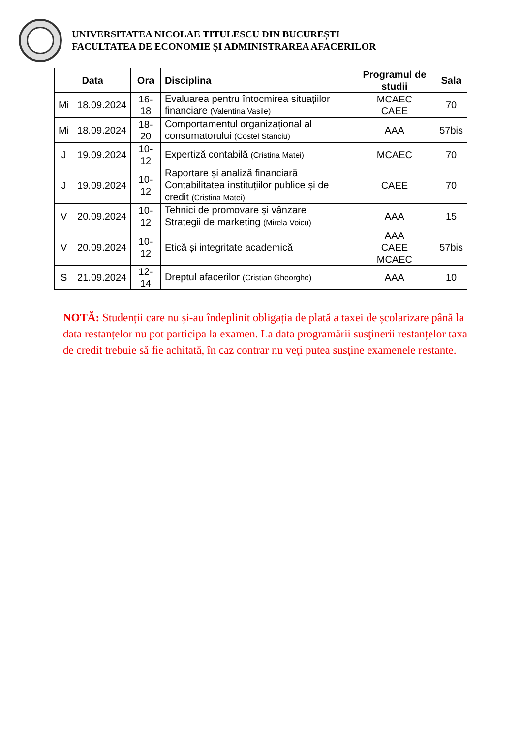UNIVERSITATEA NICOLAE TITULESCU DIN BUCUREȘTI
FACULTATEA DE ECONOMIE ȘI ADMINISTRAREA AFACERILOR
| Data | | Ora | Disciplina | Programul de studii | Sala |
| --- | --- | --- | --- | --- | --- |
| Mi | 18.09.2024 | 16-18 | Evaluarea pentru întocmirea situațiilor financiare (Valentina Vasile) | MCAEC CAEE | 70 |
| Mi | 18.09.2024 | 18-20 | Comportamentul organizațional al consumatorului (Costel Stanciu) | AAA | 57bis |
| J | 19.09.2024 | 10-12 | Expertiză contabilă (Cristina Matei) | MCAEC | 70 |
| J | 19.09.2024 | 10-12 | Raportare și analiză financiară Contabilitatea instituțiilor publice și de credit (Cristina Matei) | CAEE | 70 |
| V | 20.09.2024 | 10-12 | Tehnici de promovare și vânzare Strategii de marketing (Mirela Voicu) | AAA | 15 |
| V | 20.09.2024 | 10-12 | Etică și integritate academică | AAA CAEE MCAEC | 57bis |
| S | 21.09.2024 | 12-14 | Dreptul afacerilor (Cristian Gheorghe) | AAA | 10 |
NOTĂ: Studenții care nu și-au îndeplinit obligația de plată a taxei de școlarizare până la data restanțelor nu pot participa la examen. La data programării susţinerii restanțelor taxa de credit trebuie să fie achitată, în caz contrar nu veţi putea susţine examenele restante.